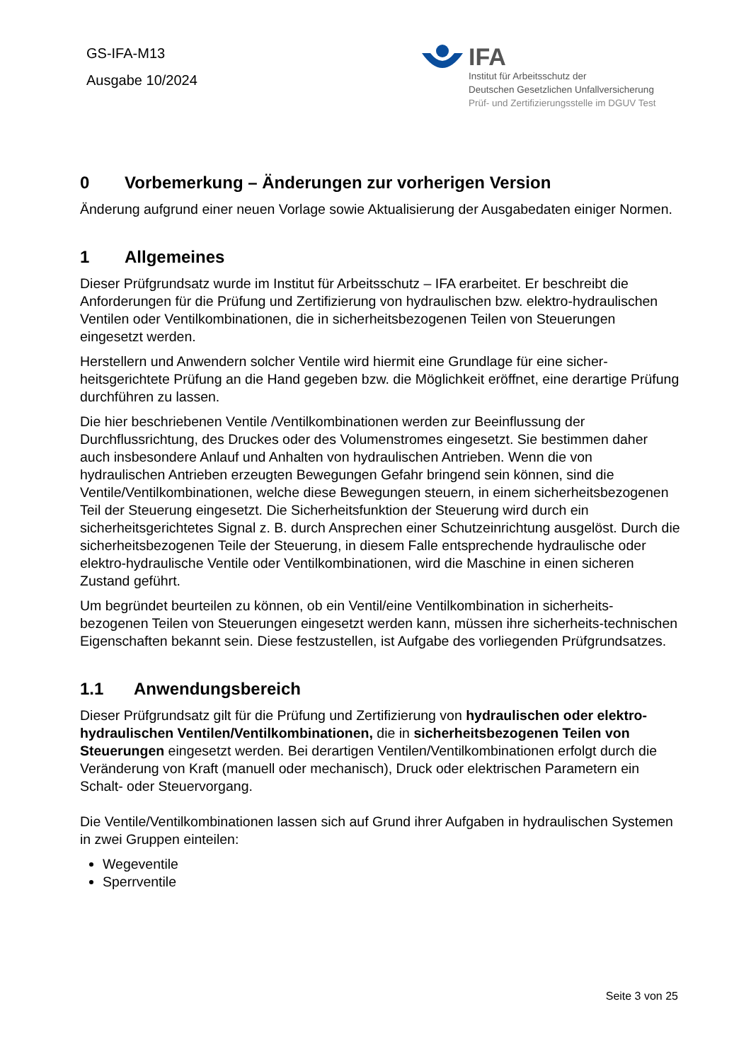GS-IFA-M13
Ausgabe 10/2024
IFA
Institut für Arbeitsschutz der
Deutschen Gesetzlichen Unfallversicherung
Prüf- und Zertifizierungsstelle im DGUV Test
0 Vorbemerkung – Änderungen zur vorherigen Version
Änderung aufgrund einer neuen Vorlage sowie Aktualisierung der Ausgabedaten einiger Normen.
1 Allgemeines
Dieser Prüfgrundsatz wurde im Institut für Arbeitsschutz – IFA erarbeitet. Er beschreibt die Anforderungen für die Prüfung und Zertifizierung von hydraulischen bzw. elektro-hydraulischen Ventilen oder Ventilkombinationen, die in sicherheitsbezogenen Teilen von Steuerungen eingesetzt werden.
Herstellern und Anwendern solcher Ventile wird hiermit eine Grundlage für eine sicher-heitsgerichtete Prüfung an die Hand gegeben bzw. die Möglichkeit eröffnet, eine derartige Prüfung durchführen zu lassen.
Die hier beschriebenen Ventile /Ventilkombinationen werden zur Beeinflussung der Durchflussrichtung, des Druckes oder des Volumenstromes eingesetzt. Sie bestimmen daher auch insbesondere Anlauf und Anhalten von hydraulischen Antrieben. Wenn die von hydraulischen Antrieben erzeugten Bewegungen Gefahr bringend sein können, sind die Ventile/Ventilkombinationen, welche diese Bewegungen steuern, in einem sicherheitsbezogenen Teil der Steuerung eingesetzt. Die Sicherheitsfunktion der Steuerung wird durch ein sicherheitsgerichtetes Signal z. B. durch Ansprechen einer Schutzeinrichtung ausgelöst. Durch die sicherheitsbezogenen Teile der Steuerung, in diesem Falle entsprechende hydraulische oder elektro-hydraulische Ventile oder Ventilkombinationen, wird die Maschine in einen sicheren Zustand geführt.
Um begründet beurteilen zu können, ob ein Ventil/eine Ventilkombination in sicherheits-bezogenen Teilen von Steuerungen eingesetzt werden kann, müssen ihre sicherheits-technischen Eigenschaften bekannt sein. Diese festzustellen, ist Aufgabe des vorliegenden Prüfgrundsatzes.
1.1 Anwendungsbereich
Dieser Prüfgrundsatz gilt für die Prüfung und Zertifizierung von hydraulischen oder elektro-hydraulischen Ventilen/Ventilkombinationen, die in sicherheitsbezogenen Teilen von Steuerungen eingesetzt werden. Bei derartigen Ventilen/Ventilkombinationen erfolgt durch die Veränderung von Kraft (manuell oder mechanisch), Druck oder elektrischen Parametern ein Schalt- oder Steuervorgang.
Die Ventile/Ventilkombinationen lassen sich auf Grund ihrer Aufgaben in hydraulischen Systemen in zwei Gruppen einteilen:
Wegeventile
Sperrventile
Seite 3 von 25